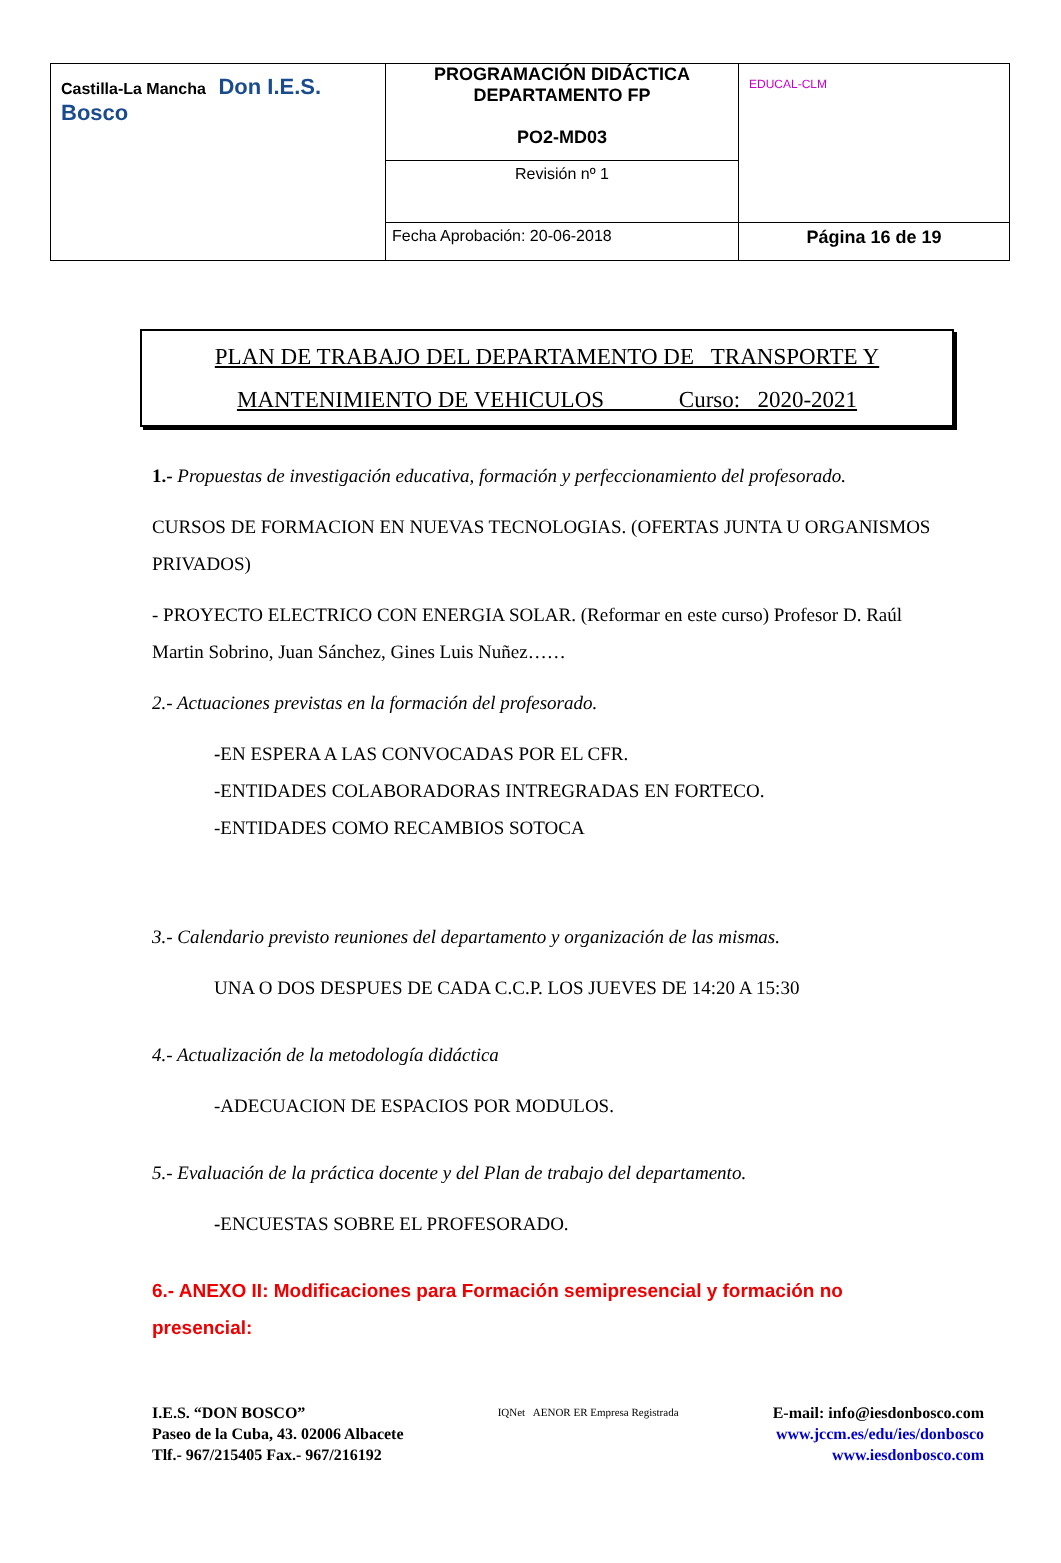| Castilla-La Mancha Don I.E.S. Bosco | PROGRAMACIÓN DIDÁCTICA DEPARTAMENTO FP PO2-MD03 Revisión nº 1 | EDUCAL-CLM |
| | Fecha Aprobación: 20-06-2018 | Página 16 de 19 |
PLAN DE TRABAJO DEL DEPARTAMENTO DE TRANSPORTE Y
MANTENIMIENTO DE VEHICULOS Curso: 2020-2021
1.- Propuestas de investigación educativa, formación y perfeccionamiento del profesorado.
CURSOS DE FORMACION EN NUEVAS TECNOLOGIAS. (OFERTAS JUNTA U ORGANISMOS PRIVADOS)
- PROYECTO ELECTRICO CON ENERGIA SOLAR. (Reformar en este curso) Profesor D. Raúl Martin Sobrino, Juan Sánchez, Gines Luis Nuñez……
2.- Actuaciones previstas en la formación del profesorado.
-EN ESPERA A LAS CONVOCADAS POR EL CFR.
-ENTIDADES COLABORADORAS INTREGRADAS EN FORTECO.
-ENTIDADES COMO RECAMBIOS SOTOCA
3.- Calendario previsto reuniones del departamento y organización de las mismas.
UNA O DOS DESPUES DE CADA C.C.P. LOS JUEVES DE 14:20 A 15:30
4.- Actualización de la metodología didáctica
-ADECUACION DE ESPACIOS POR MODULOS.
5.- Evaluación de la práctica docente y del Plan de trabajo del departamento.
-ENCUESTAS SOBRE EL PROFESORADO.
6.- ANEXO II: Modificaciones para Formación semipresencial y formación no
presencial:
I.E.S. “DON BOSCO”
Paseo de la Cuba, 43. 02006 Albacete
Tlf.- 967/215405 Fax.- 967/216192
IQNet AENOR ER Empresa Registrada
E-mail: info@iesdonbosco.com
www.jccm.es/edu/ies/donbosco
www.iesdonbosco.com